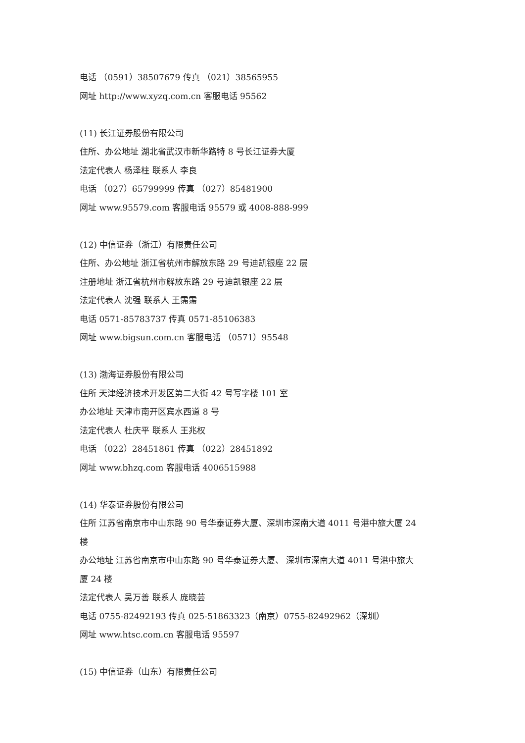电话 （0591）38507679 传真 （021）38565955
网址 http://www.xyzq.com.cn 客服电话 95562
(11) 长江证券股份有限公司
住所、办公地址 湖北省武汉市新华路特 8 号长江证券大厦
法定代表人 杨泽柱 联系人 李良
电话 （027）65799999 传真 （027）85481900
网址 www.95579.com 客服电话 95579 或 4008-888-999
(12) 中信证券（浙江）有限责任公司
住所、办公地址 浙江省杭州市解放东路 29 号迪凯银座 22 层
注册地址 浙江省杭州市解放东路 29 号迪凯银座 22 层
法定代表人 沈强 联系人 王霈霈
电话 0571-85783737 传真 0571-85106383
网址 www.bigsun.com.cn 客服电话 （0571）95548
(13) 渤海证券股份有限公司
住所 天津经济技术开发区第二大街 42 号写字楼 101 室
办公地址 天津市南开区宾水西道 8 号
法定代表人 杜庆平 联系人 王兆权
电话 （022）28451861 传真 （022）28451892
网址 www.bhzq.com 客服电话 4006515988
(14) 华泰证券股份有限公司
住所 江苏省南京市中山东路 90 号华泰证券大厦、深圳市深南大道 4011 号港中旅大厦 24 楼
办公地址 江苏省南京市中山东路 90 号华泰证券大厦、 深圳市深南大道 4011 号港中旅大厦 24 楼
法定代表人 吴万善 联系人 庞晓芸
电话 0755-82492193 传真 025-51863323（南京）0755-82492962（深圳）
网址 www.htsc.com.cn 客服电话 95597
(15) 中信证券（山东）有限责任公司